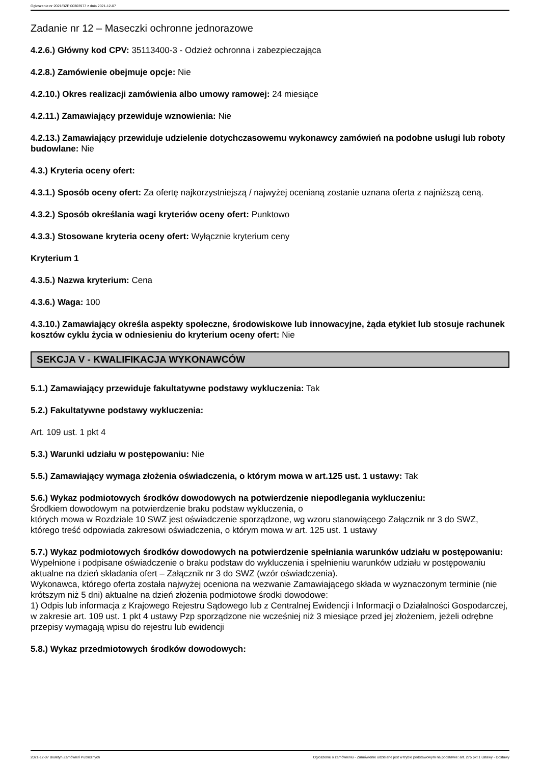Ogłoszenie nr 2021/BZP 00303977 z dnia 2021-12-07
Zadanie nr 12 – Maseczki ochronne jednorazowe
4.2.6.) Główny kod CPV: 35113400-3 - Odzież ochronna i zabezpieczająca
4.2.8.) Zamówienie obejmuje opcje: Nie
4.2.10.) Okres realizacji zamówienia albo umowy ramowej: 24 miesiące
4.2.11.) Zamawiający przewiduje wznowienia: Nie
4.2.13.) Zamawiający przewiduje udzielenie dotychczasowemu wykonawcy zamówień na podobne usługi lub roboty budowlane: Nie
4.3.) Kryteria oceny ofert:
4.3.1.) Sposób oceny ofert: Za ofertę najkorzystniejszą / najwyżej ocenianą zostanie uznana oferta z najniższą ceną.
4.3.2.) Sposób określania wagi kryteriów oceny ofert: Punktowo
4.3.3.) Stosowane kryteria oceny ofert: Wyłącznie kryterium ceny
Kryterium 1
4.3.5.) Nazwa kryterium: Cena
4.3.6.) Waga: 100
4.3.10.) Zamawiający określa aspekty społeczne, środowiskowe lub innowacyjne, żąda etykiet lub stosuje rachunek kosztów cyklu życia w odniesieniu do kryterium oceny ofert: Nie
SEKCJA V - KWALIFIKACJA WYKONAWCÓW
5.1.) Zamawiający przewiduje fakultatywne podstawy wykluczenia: Tak
5.2.) Fakultatywne podstawy wykluczenia:
Art. 109 ust. 1 pkt 4
5.3.) Warunki udziału w postępowaniu: Nie
5.5.) Zamawiający wymaga złożenia oświadczenia, o którym mowa w art.125 ust. 1 ustawy: Tak
5.6.) Wykaz podmiotowych środków dowodowych na potwierdzenie niepodlegania wykluczeniu:
Środkiem dowodowym na potwierdzenie braku podstaw wykluczenia, o
których mowa w Rozdziale 10 SWZ jest oświadczenie sporządzone, wg wzoru stanowiącego Załącznik nr 3 do SWZ, którego treść odpowiada zakresowi oświadczenia, o którym mowa w art. 125 ust. 1 ustawy
5.7.) Wykaz podmiotowych środków dowodowych na potwierdzenie spełniania warunków udziału w postępowaniu: Wypełnione i podpisane oświadczenie o braku podstaw do wykluczenia i spełnieniu warunków udziału w postępowaniu aktualne na dzień składania ofert – Załącznik nr 3 do SWZ (wzór oświadczenia).
Wykonawca, którego oferta została najwyżej oceniona na wezwanie Zamawiającego składa w wyznaczonym terminie (nie krótszym niż 5 dni) aktualne na dzień złożenia podmiotowe środki dowodowe:
1) Odpis lub informacja z Krajowego Rejestru Sądowego lub z Centralnej Ewidencji i Informacji o Działalności Gospodarczej, w zakresie art. 109 ust. 1 pkt 4 ustawy Pzp sporządzone nie wcześniej niż 3 miesiące przed jej złożeniem, jeżeli odrębne przepisy wymagają wpisu do rejestru lub ewidencji
5.8.) Wykaz przedmiotowych środków dowodowych:
2021-12-07 Biuletyn Zamówień Publicznych Ogłoszenie o zamówieniu - Zamówienie udzielane jest w trybie podstawowym na podstawie: art. 275 pkt 1 ustawy - Dostawy